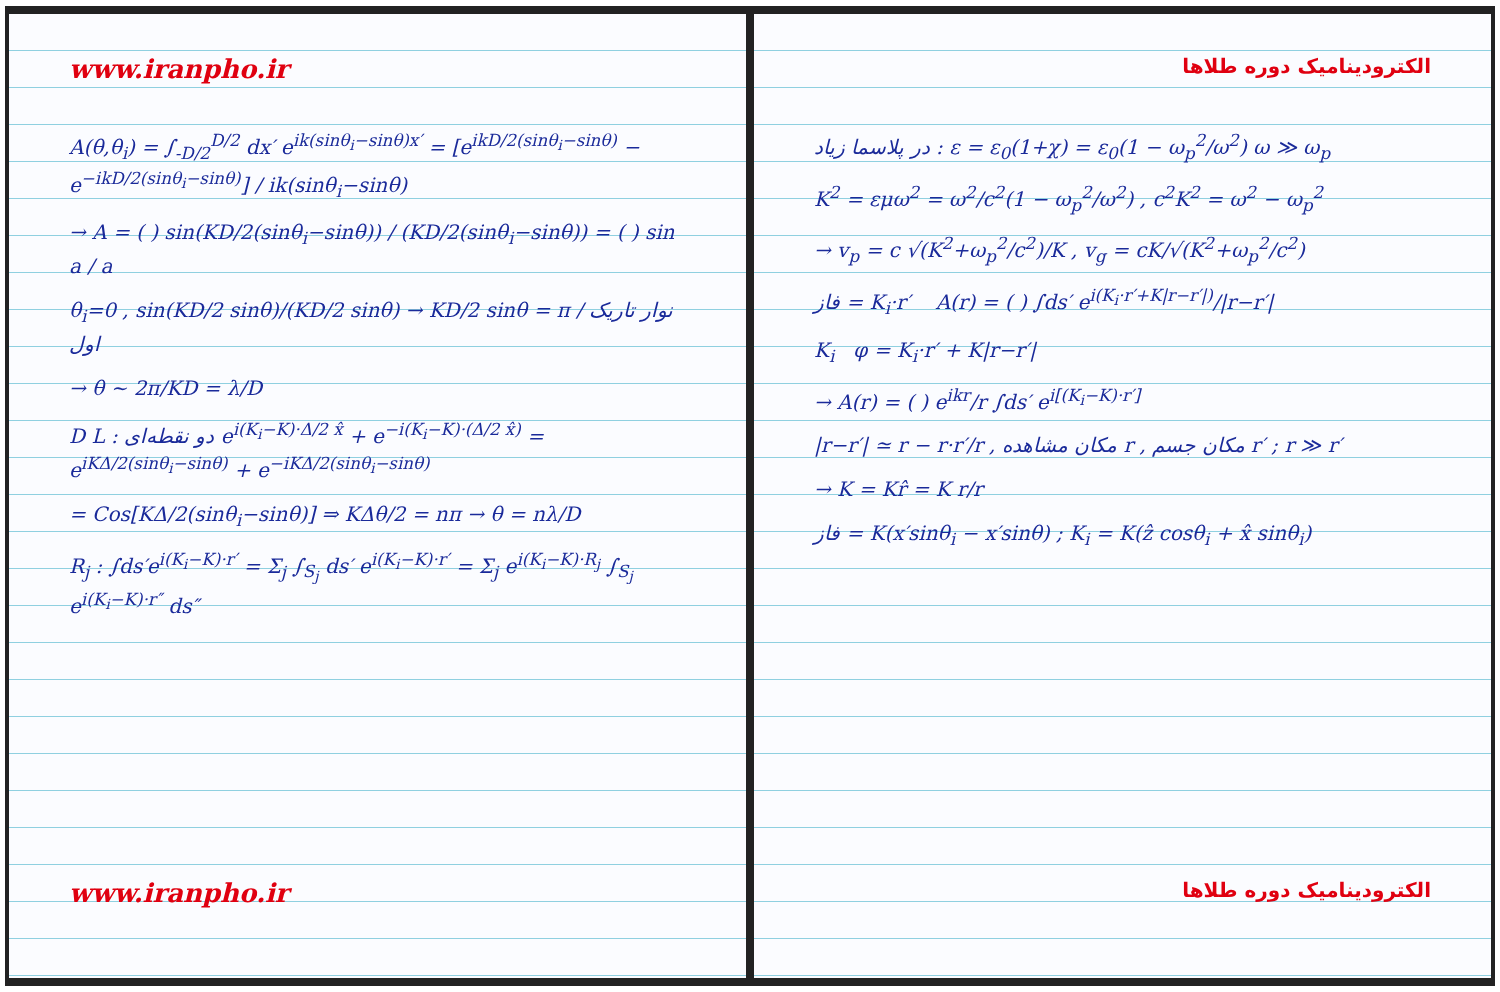www.iranpho.ir
A(θ,θ<sub>i</sub>) = ∫<sub>-D/2</sub><sup>D/2</sup> dx′ e<sup>ik(sinθ<sub>i</sub>−sinθ)x′</sup> = [e<sup>ikD/2(sinθ<sub>i</sub>−sinθ)</sup> − e<sup>−ikD/2(sinθ<sub>i</sub>−sinθ)</sup>] / ik(sinθ<sub>i</sub>−sinθ)
→ A = ( ) sin(KD/2(sinθ<sub>i</sub>−sinθ)) / (KD/2(sinθ<sub>i</sub>−sinθ)) = ( ) sin a / a
θ<sub>i</sub>=0 , sin(KD/2 sinθ)/(KD/2 sinθ) → KD/2 sinθ = π / نوار تاریک اول
→ θ ~ 2π/KD = λ/D
D L : دو نقطه‌ای e<sup>i(K<sub>i</sub>−K)·Δ/2 x̂</sup> + e<sup>−i(K<sub>i</sub>−K)·(Δ/2 x̂)</sup> = e<sup>iKΔ/2(sinθ<sub>i</sub>−sinθ)</sup> + e<sup>−iKΔ/2(sinθ<sub>i</sub>−sinθ)</sup>
= Cos[KΔ/2(sinθ<sub>i</sub>−sinθ)] ⇒ KΔθ/2 = nπ → θ = nλ/D
R<sub>j</sub> : ∫ds′e<sup>i(K<sub>i</sub>−K)·r′</sup> = Σ<sub>j</sub> ∫<sub>S<sub>j</sub></sub> ds′ e<sup>i(K<sub>i</sub>−K)·r′</sup> = Σ<sub>j</sub> e<sup>i(K<sub>i</sub>−K)·R<sub>j</sub></sup> ∫<sub>S<sub>j</sub></sub> e<sup>i(K<sub>i</sub>−K)·r″</sup> ds″
www.iranpho.ir
الکترودینامیک دوره طلاها
در پلاسما زیاد : ε = ε<sub>0</sub>(1+χ) = ε<sub>0</sub>(1 − ω<sub>p</sub><sup>2</sup>/ω<sup>2</sup>) ω ≫ ω<sub>p</sub>
K<sup>2</sup> = εμω<sup>2</sup> = ω<sup>2</sup>/c<sup>2</sup>(1 − ω<sub>p</sub><sup>2</sup>/ω<sup>2</sup>) , c<sup>2</sup>K<sup>2</sup> = ω<sup>2</sup> − ω<sub>p</sub><sup>2</sup>
→ v<sub>p</sub> = c √(K<sup>2</sup>+ω<sub>p</sub><sup>2</sup>/c<sup>2</sup>)/K , v<sub>g</sub> = cK/√(K<sup>2</sup>+ω<sub>p</sub><sup>2</sup>/c<sup>2</sup>)
فاز = K<sub>i</sub>·r′ A(r) = ( ) ∫ds′ e<sup>i(K<sub>i</sub>·r′+K|r−r′|)</sup>/|r−r′|
K<sub>i</sub> φ = K<sub>i</sub>·r′ + K|r−r′|
→ A(r) = ( ) e<sup>ikr</sup>/r ∫ds′ e<sup>i[(K<sub>i</sub>−K)·r′]</sup>
|r−r′| ≃ r − r·r′/r , مکان مشاهده r , مکان جسم r′ ; r ≫ r′
→ K = Kr̂ = K r/r
فاز = K(x′sinθ<sub>i</sub> − x′sinθ) ; K<sub>i</sub> = K(ẑ cosθ<sub>i</sub> + x̂ sinθ<sub>i</sub>)
الکترودینامیک دوره طلاها